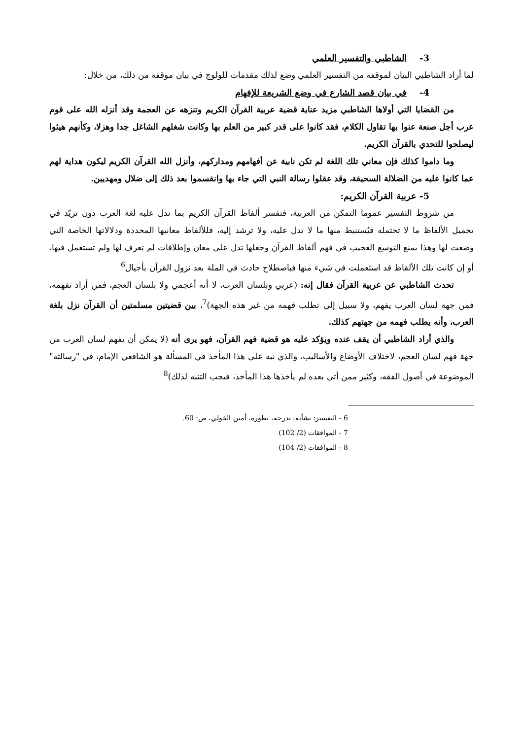3- الشاطبي والتفسير العلمي
لما أراد الشاطبي البيان لموقفه من التفسير العلمي وضع لذلك مقدمات للولوج في بيان موقفه من ذلك، من خلال:
4- في بيان قصد الشارع في وضع الشريعة للإفهام
من القضايا التي أولاها الشاطبي مزيد عناية قضية عربية القرآن الكريم وتنزهه عن العجمة وقد أنزله الله على قوم عرب أجل صنعة عنوا بها تقاول الكلام، فقد كانوا على قدر كبير من العلم بها وكانت شغلهم الشاغل جدا وهزلا، وكأنهم هيئوا ليصلحوا للتحدي بالقرآن الكريم.
وما داموا كذلك فإن معاني تلك اللغة لم تكن نابية عن أفهامهم ومداركهم، وأنزل الله القرآن الكريم ليكون هداية لهم عما كانوا عليه من الضلالة السحيقة، وقد عقلوا رسالة النبي التي جاء بها وانقسموا بعد ذلك إلى ضلال ومهديين.
5- عربية القرآن الكريم:
من شروط التفسير عموما التمكن من العربية، فتفسر ألفاظ القرآن الكريم بما تدل عليه لغة العرب دون تزيّد في تحميل الألفاظ ما لا تحتمله فيُستنبط منها ما لا تدل عليه، ولا ترشد إليه، فللألفاظ معانيها المحددة ودلالاتها الخاصة التي وضعت لها وهذا يمنع التوسع العجيب في فهم ألفاظ القرآن وجعلها تدل على معان وإطلاقات لم تعرف لها ولم تستعمل فيها، أو إن كانت تلك الألفاظ قد استعملت في شيء منها فباصطلاح حادث في الملة بعد نزول القرآن بأجيال<sup>6</sup>
تحدث الشاطبي عن عربية القرآن فقال إنه: (عربي وبلسان العرب، لا أنه أعجمي ولا بلسان العجم، فمن أراد تفهمه، فمن جهة لسان العرب يفهم، ولا سبيل إلى تطلب فهمه من غير هذه الجهة)<sup>7</sup>، بين قضيتين مسلمتين أن القرآن نزل بلغة العرب، وأنه يطلب فهمه من جهتهم كذلك.
والذي أراد الشاطبي أن يقف عنده ويؤكد عليه هو قضية فهم القرآن، فهو يرى أنه (لا يمكن أن يفهم لسان العرب من جهة فهم لسان العجم، لاختلاف الأوضاع والأساليب، والذي نبه على هذا المأخذ في المسألة هو الشافعي الإمام، في "رسالته" الموضوعة في أصول الفقه، وكثير ممن أتى بعده لم يأخذها هذا المأخذ، فيجب التنبه لذلك)<sup>8</sup>
6 - التفسير: نشأته، تدرجه، تطوره، أمين الخولي، ص: 60.
7 - الموافقات (2/ 102)
8 - الموافقات (2/ 104)